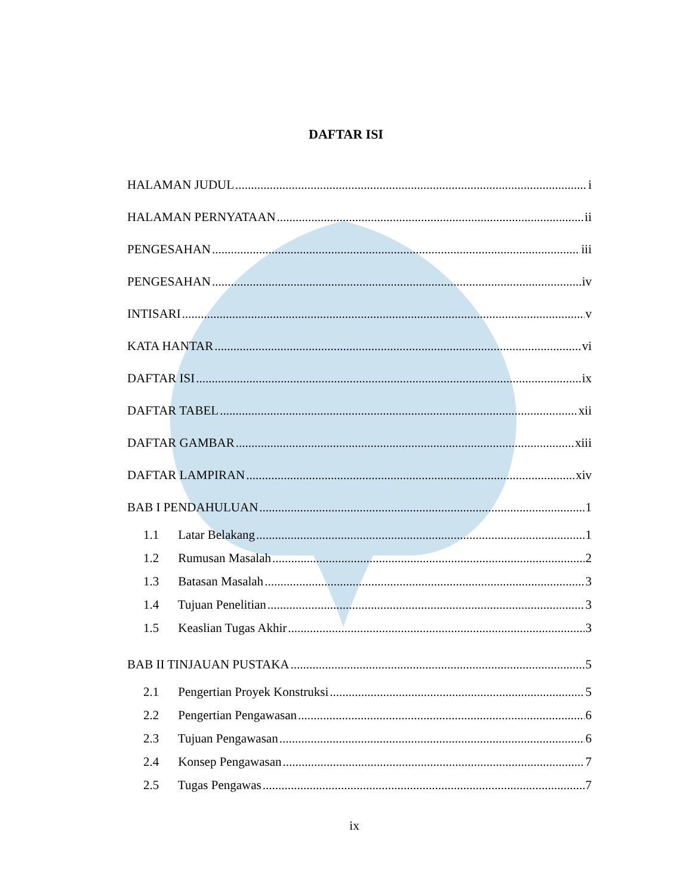DAFTAR ISI
HALAMAN JUDUL i
HALAMAN PERNYATAAN ii
PENGESAHAN iii
PENGESAHAN iv
INTISARI v
KATA HANTAR vi
DAFTAR ISI ix
DAFTAR TABEL xii
DAFTAR GAMBAR xiii
DAFTAR LAMPIRAN xiv
BAB I PENDAHULUAN 1
1.1 Latar Belakang 1
1.2 Rumusan Masalah 2
1.3 Batasan Masalah 3
1.4 Tujuan Penelitian 3
1.5 Keaslian Tugas Akhir 3
BAB II TINJAUAN PUSTAKA 5
2.1 Pengertian Proyek Konstruksi 5
2.2 Pengertian Pengawasan 6
2.3 Tujuan Pengawasan 6
2.4 Konsep Pengawasan 7
2.5 Tugas Pengawas 7
ix